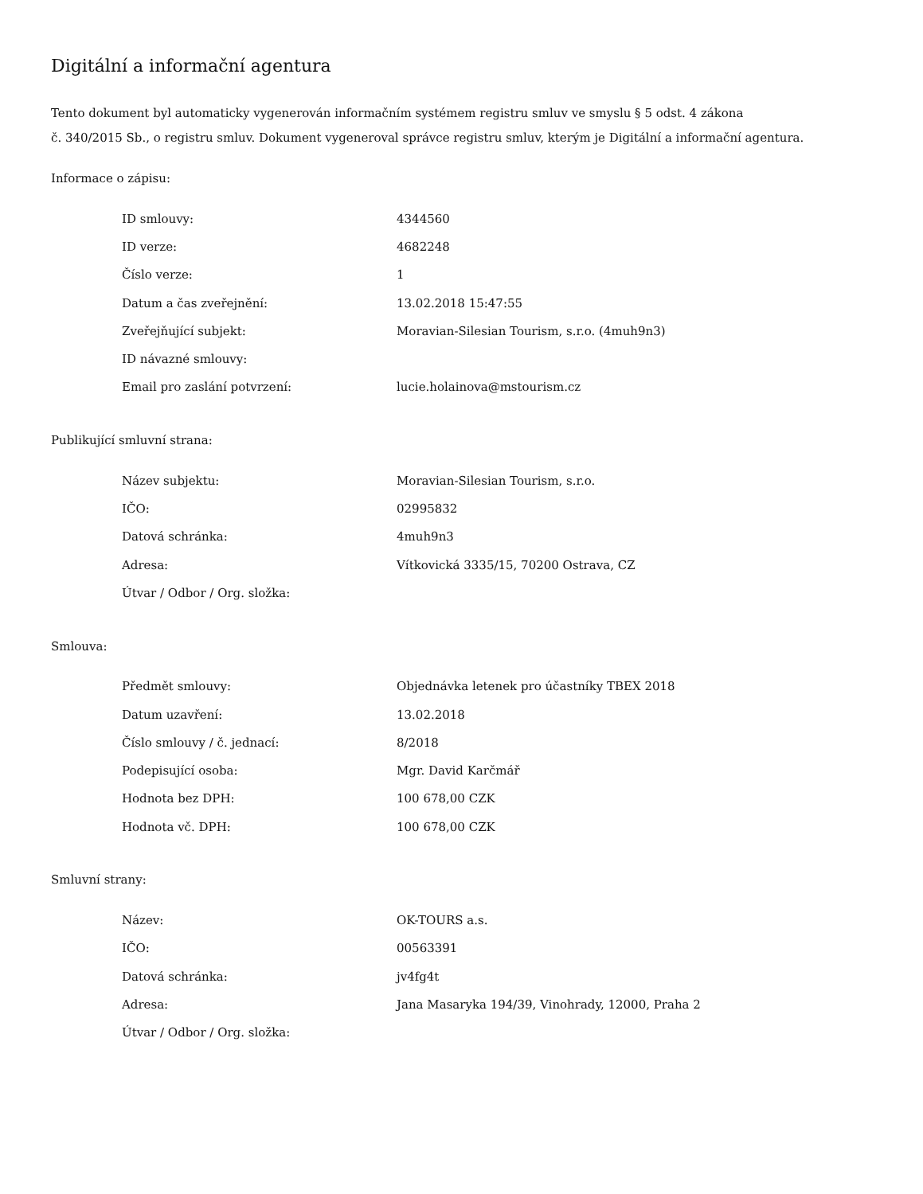Digitální a informační agentura
Tento dokument byl automaticky vygenerován informačním systémem registru smluv ve smyslu § 5 odst. 4 zákona
č. 340/2015 Sb., o registru smluv. Dokument vygeneroval správce registru smluv, kterým je Digitální a informační agentura.
Informace o zápisu:
| ID smlouvy: | 4344560 |
| ID verze: | 4682248 |
| Číslo verze: | 1 |
| Datum a čas zveřejnění: | 13.02.2018 15:47:55 |
| Zveřejňující subjekt: | Moravian-Silesian Tourism, s.r.o. (4muh9n3) |
| ID návazné smlouvy: | |
| Email pro zaslání potvrzení: | lucie.holainova@mstourism.cz |
Publikující smluvní strana:
| Název subjektu: | Moravian-Silesian Tourism, s.r.o. |
| IČO: | 02995832 |
| Datová schránka: | 4muh9n3 |
| Adresa: | Vítkovická 3335/15, 70200 Ostrava, CZ |
| Útvar / Odbor / Org. složka: | |
Smlouva:
| Předmět smlouvy: | Objednávka letenek pro účastníky TBEX 2018 |
| Datum uzavření: | 13.02.2018 |
| Číslo smlouvy / č. jednací: | 8/2018 |
| Podepisující osoba: | Mgr. David Karčmář |
| Hodnota bez DPH: | 100 678,00 CZK |
| Hodnota vč. DPH: | 100 678,00 CZK |
Smluvní strany:
| Název: | OK-TOURS a.s. |
| IČO: | 00563391 |
| Datová schránka: | jv4fg4t |
| Adresa: | Jana Masaryka 194/39, Vinohrady, 12000, Praha 2 |
| Útvar / Odbor / Org. složka: | |